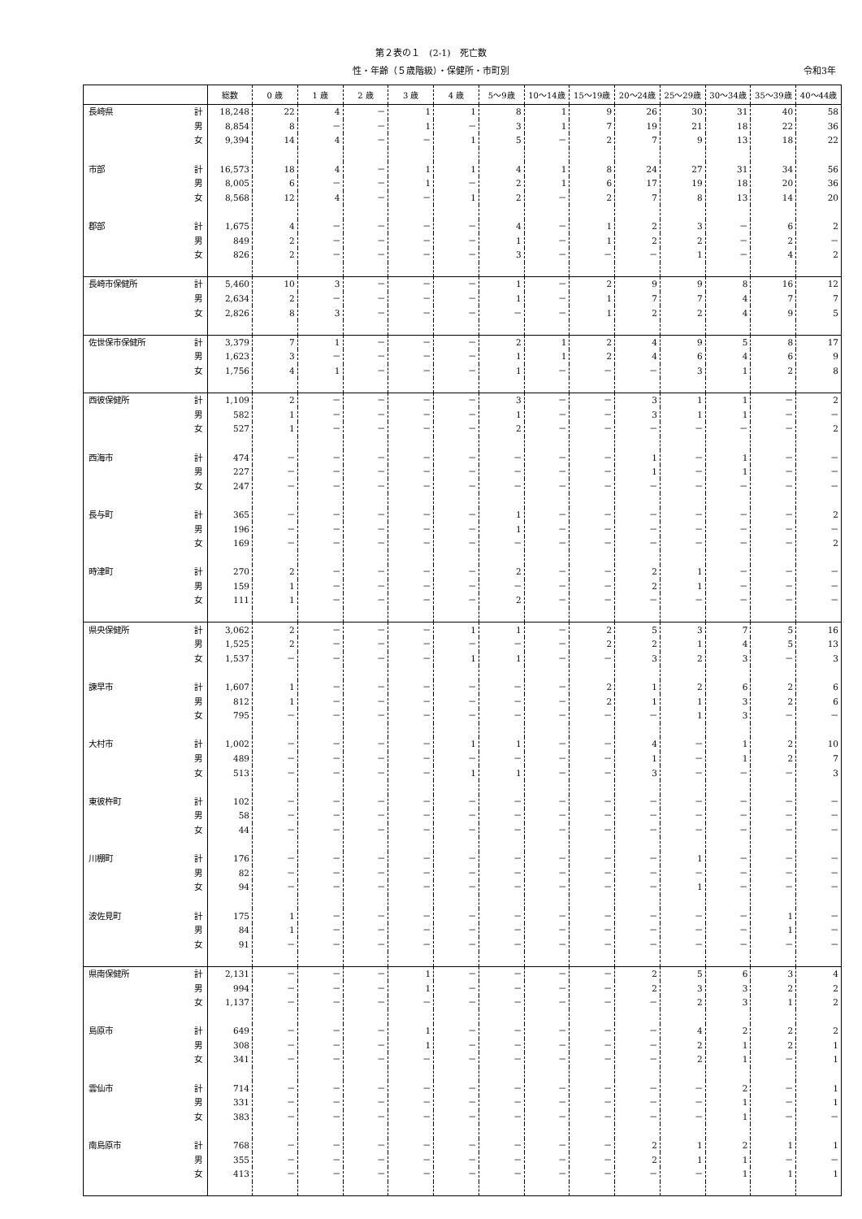第２表の１　(2-1)　死亡数
性・年齢（５歳階級）・保健所・市町別 令和3年
| | | 総数 | 0 歳 | 1 歳 | 2 歳 | 3 歳 | 4 歳 | 5～9歳 | 10～14歳 | 15～19歳 | 20～24歳 | 25～29歳 | 30～34歳 | 35～39歳 | 40～44歳 |
| --- | --- | --- | --- | --- | --- | --- | --- | --- | --- | --- | --- | --- | --- | --- | --- |
| 長崎県 | 計 | 18,248 | 22 | 4 | － | 1 | 1 | 8 | 1 | 9 | 26 | 30 | 31 | 40 | 58 |
| | 男 | 8,854 | 8 | － | － | 1 | － | 3 | 1 | 7 | 19 | 21 | 18 | 22 | 36 |
| | 女 | 9,394 | 14 | 4 | － | － | 1 | 5 | － | 2 | 7 | 9 | 13 | 18 | 22 |
| 市部 | 計 | 16,573 | 18 | 4 | － | 1 | 1 | 4 | 1 | 8 | 24 | 27 | 31 | 34 | 56 |
| | 男 | 8,005 | 6 | － | － | 1 | － | 2 | 1 | 6 | 17 | 19 | 18 | 20 | 36 |
| | 女 | 8,568 | 12 | 4 | － | － | 1 | 2 | － | 2 | 7 | 8 | 13 | 14 | 20 |
| 郡部 | 計 | 1,675 | 4 | － | － | － | － | 4 | － | 1 | 2 | 3 | － | 6 | 2 |
| | 男 | 849 | 2 | － | － | － | － | 1 | － | 1 | 2 | 2 | － | 2 | － |
| | 女 | 826 | 2 | － | － | － | － | 3 | － | － | － | 1 | － | 4 | 2 |
| 長崎市保健所 | 計 | 5,460 | 10 | 3 | － | － | － | 1 | － | 2 | 9 | 9 | 8 | 16 | 12 |
| | 男 | 2,634 | 2 | － | － | － | － | 1 | － | 1 | 7 | 7 | 4 | 7 | 7 |
| | 女 | 2,826 | 8 | 3 | － | － | － | － | － | 1 | 2 | 2 | 4 | 9 | 5 |
| 佐世保市保健所 | 計 | 3,379 | 7 | 1 | － | － | － | 2 | 1 | 2 | 4 | 9 | 5 | 8 | 17 |
| | 男 | 1,623 | 3 | － | － | － | － | 1 | 1 | 2 | 4 | 6 | 4 | 6 | 9 |
| | 女 | 1,756 | 4 | 1 | － | － | － | 1 | － | － | － | 3 | 1 | 2 | 8 |
| 西彼保健所 | 計 | 1,109 | 2 | － | － | － | － | 3 | － | － | 3 | 1 | 1 | － | 2 |
| | 男 | 582 | 1 | － | － | － | － | 1 | － | － | 3 | 1 | 1 | － | － |
| | 女 | 527 | 1 | － | － | － | － | 2 | － | － | － | － | － | － | 2 |
| 西海市 | 計 | 474 | － | － | － | － | － | － | － | － | 1 | － | 1 | － | － |
| | 男 | 227 | － | － | － | － | － | － | － | － | 1 | － | 1 | － | － |
| | 女 | 247 | － | － | － | － | － | － | － | － | － | － | － | － | － |
| 長与町 | 計 | 365 | － | － | － | － | － | 1 | － | － | － | － | － | － | 2 |
| | 男 | 196 | － | － | － | － | － | 1 | － | － | － | － | － | － | － |
| | 女 | 169 | － | － | － | － | － | － | － | － | － | － | － | － | 2 |
| 時津町 | 計 | 270 | 2 | － | － | － | － | 2 | － | － | 2 | 1 | － | － | － |
| | 男 | 159 | 1 | － | － | － | － | － | － | － | 2 | 1 | － | － | － |
| | 女 | 111 | 1 | － | － | － | － | 2 | － | － | － | － | － | － | － |
| 県央保健所 | 計 | 3,062 | 2 | － | － | － | 1 | 1 | － | 2 | 5 | 3 | 7 | 5 | 16 |
| | 男 | 1,525 | 2 | － | － | － | － | － | － | 2 | 2 | 1 | 4 | 5 | 13 |
| | 女 | 1,537 | － | － | － | － | 1 | 1 | － | － | 3 | 2 | 3 | － | 3 |
| 諫早市 | 計 | 1,607 | 1 | － | － | － | － | － | － | 2 | 1 | 2 | 6 | 2 | 6 |
| | 男 | 812 | 1 | － | － | － | － | － | － | 2 | 1 | 1 | 3 | 2 | 6 |
| | 女 | 795 | － | － | － | － | － | － | － | － | － | 1 | 3 | － | － |
| 大村市 | 計 | 1,002 | － | － | － | － | 1 | 1 | － | － | 4 | － | 1 | 2 | 10 |
| | 男 | 489 | － | － | － | － | － | － | － | － | 1 | － | 1 | 2 | 7 |
| | 女 | 513 | － | － | － | － | 1 | 1 | － | － | 3 | － | － | － | 3 |
| 東彼杵町 | 計 | 102 | － | － | － | － | － | － | － | － | － | － | － | － | － |
| | 男 | 58 | － | － | － | － | － | － | － | － | － | － | － | － | － |
| | 女 | 44 | － | － | － | － | － | － | － | － | － | － | － | － | － |
| 川棚町 | 計 | 176 | － | － | － | － | － | － | － | － | － | 1 | － | － | － |
| | 男 | 82 | － | － | － | － | － | － | － | － | － | － | － | － | － |
| | 女 | 94 | － | － | － | － | － | － | － | － | － | 1 | － | － | － |
| 波佐見町 | 計 | 175 | 1 | － | － | － | － | － | － | － | － | － | － | 1 | － |
| | 男 | 84 | 1 | － | － | － | － | － | － | － | － | － | － | 1 | － |
| | 女 | 91 | － | － | － | － | － | － | － | － | － | － | － | － | － |
| 県南保健所 | 計 | 2,131 | － | － | － | 1 | － | － | － | － | 2 | 5 | 6 | 3 | 4 |
| | 男 | 994 | － | － | － | 1 | － | － | － | － | 2 | 3 | 3 | 2 | 2 |
| | 女 | 1,137 | － | － | － | － | － | － | － | － | － | 2 | 3 | 1 | 2 |
| 島原市 | 計 | 649 | － | － | － | 1 | － | － | － | － | － | 4 | 2 | 2 | 2 |
| | 男 | 308 | － | － | － | 1 | － | － | － | － | － | 2 | 1 | 2 | 1 |
| | 女 | 341 | － | － | － | － | － | － | － | － | － | 2 | 1 | － | 1 |
| 雲仙市 | 計 | 714 | － | － | － | － | － | － | － | － | － | － | 2 | － | 1 |
| | 男 | 331 | － | － | － | － | － | － | － | － | － | － | 1 | － | 1 |
| | 女 | 383 | － | － | － | － | － | － | － | － | － | － | 1 | － | － |
| 南島原市 | 計 | 768 | － | － | － | － | － | － | － | － | 2 | 1 | 2 | 1 | 1 |
| | 男 | 355 | － | － | － | － | － | － | － | － | 2 | 1 | 1 | － | － |
| | 女 | 413 | － | － | － | － | － | － | － | － | － | － | 1 | 1 | 1 |